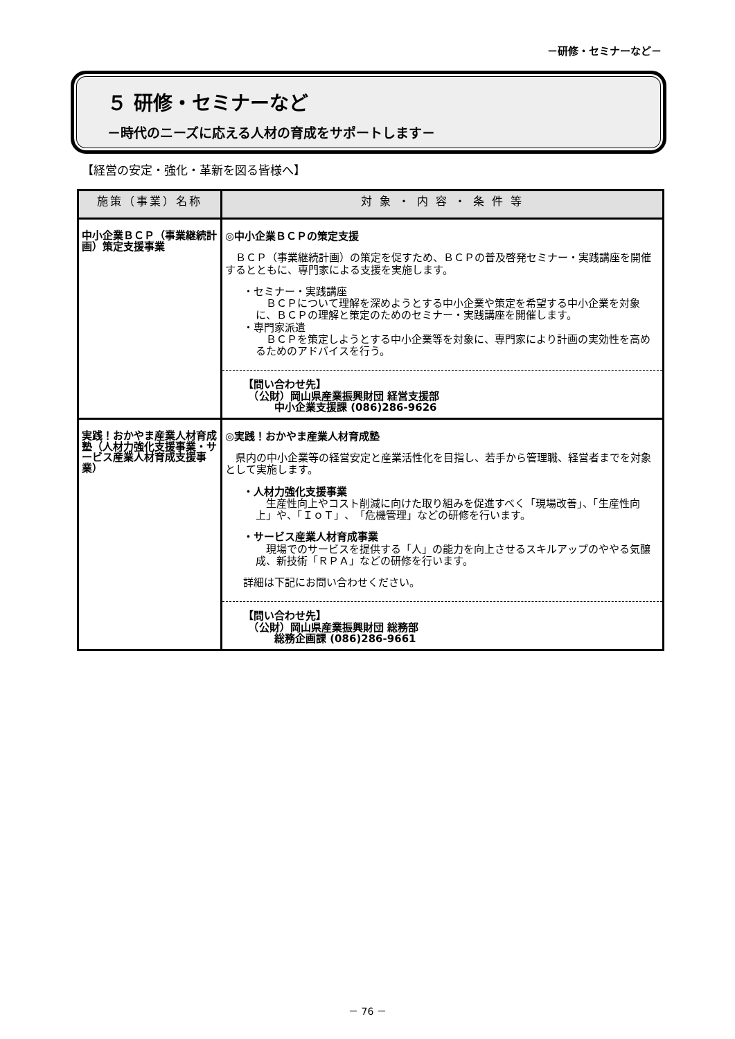－研修・セミナーなど－
５ 研修・セミナーなど
－時代のニーズに応える人材の育成をサポートします－
【経営の安定・強化・革新を図る皆様へ】
| 施策（事業）名称 | 対 象 ・ 内 容 ・ 条 件 等 |
| --- | --- |
| 中小企業ＢＣＰ（事業継続計画）策定支援事業 | ◎中小企業ＢＣＰの策定支援 ＢＣＰ（事業継続計画）の策定を促すため、ＢＣＰの普及啓発セミナー・実践講座を開催するとともに、専門家による支援を実施します。 ・セミナー・実践講座 ＢＣＰについて理解を深めようとする中小企業や策定を希望する中小企業を対象に、ＢＣＰの理解と策定のためのセミナー・実践講座を開催します。 ・専門家派遣 ＢＣＰを策定しようとする中小企業等を対象に、専門家により計画の実効性を高めるためのアドバイスを行う。 【問い合わせ先】 （公財）岡山県産業振興財団 経営支援部 中小企業支援課 (086)286-9626 |
| 実践！おかやま産業人材育成塾（人材力強化支援事業・サービス産業人材育成支援事業） | ◎実践！おかやま産業人材育成塾 県内の中小企業等の経営安定と産業活性化を目指し、若手から管理職、経営者までを対象として実施します。 ・人材力強化支援事業 生産性向上やコスト削減に向けた取り組みを促進すべく「現場改善」、「生産性向上」や、「ＩｏＴ」、「危機管理」などの研修を行います。 ・サービス産業人材育成事業 現場でのサービスを提供する「人」の能力を向上させるスキルアップのややる気醸成、新技術「ＲＰＡ」などの研修を行います。 詳細は下記にお問い合わせください。 【問い合わせ先】 （公財）岡山県産業振興財団 総務部 総務企画課 (086)286-9661 |
－ 76 －